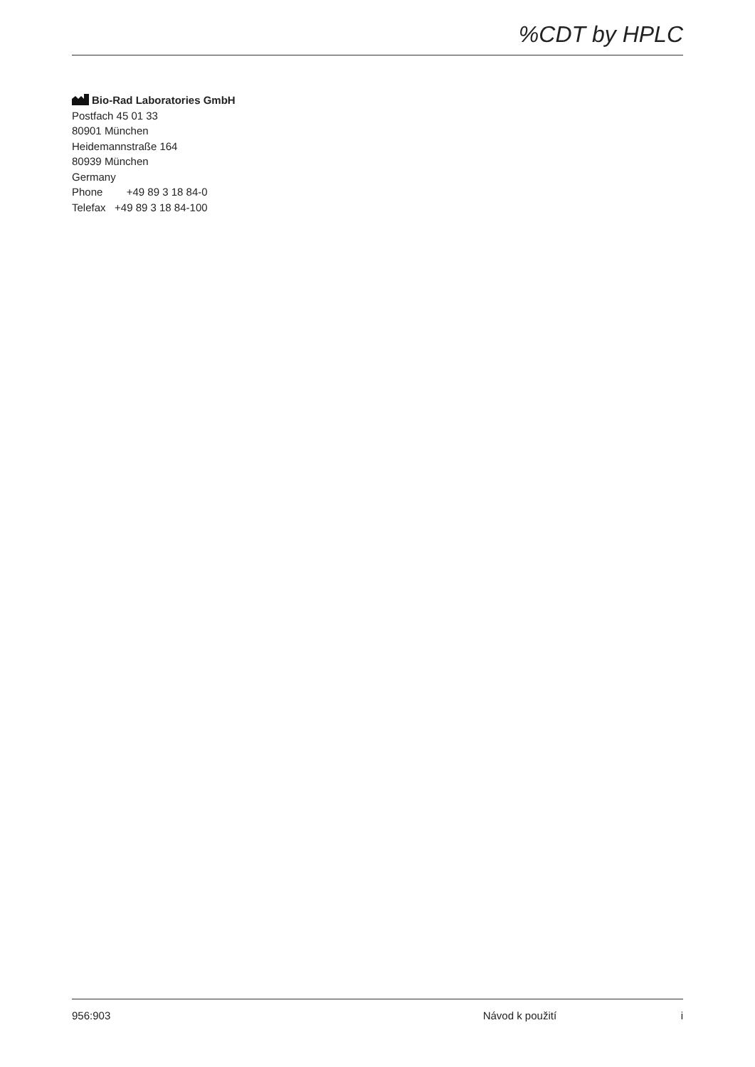%CDT by HPLC
Bio-Rad Laboratories GmbH
Postfach 45 01 33
80901 München
Heidemannstraße 164
80939 München
Germany
Phone +49 89 3 18 84-0
Telefax +49 89 3 18 84-100
956:903 Návod k použití i